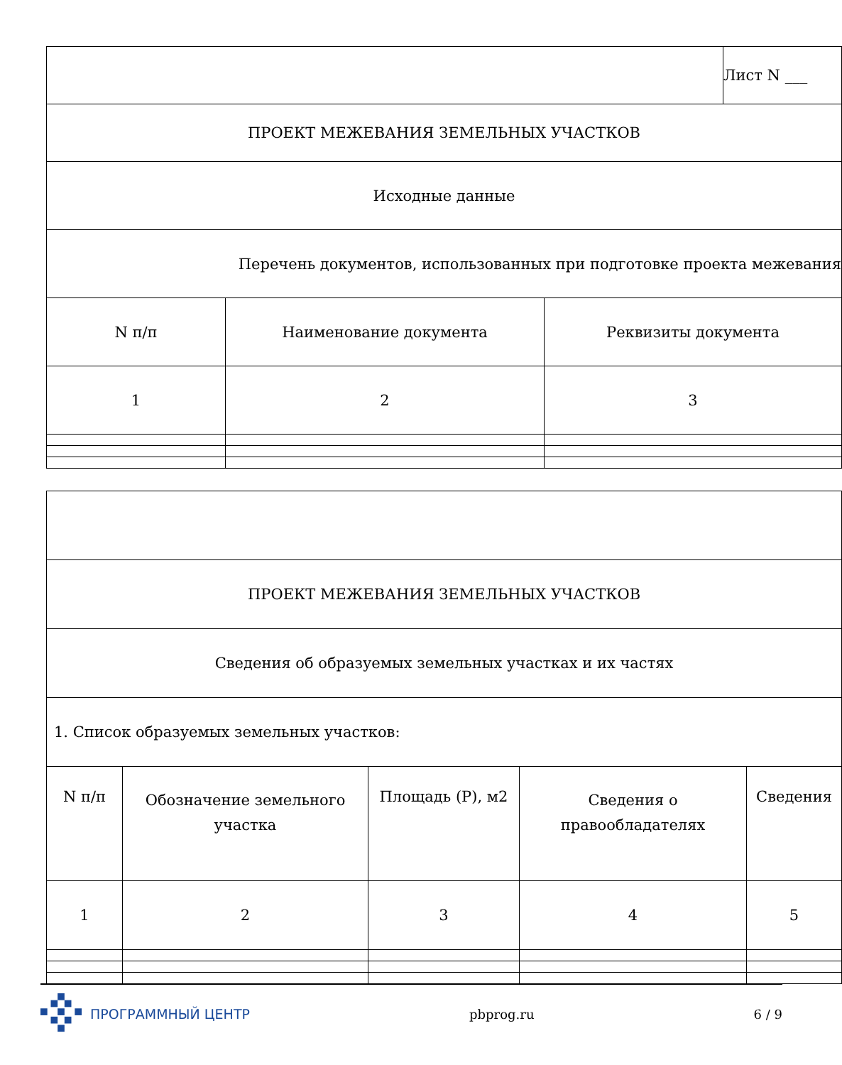| | | | Лист N ___ |
| ПРОЕКТ МЕЖЕВАНИЯ ЗЕМЕЛЬНЫХ УЧАСТКОВ | | | |
| Исходные данные | | | |
| Перечень документов, использованных при подготовке проекта межевания | | | |
| N п/п | Наименование документа | Реквизиты документа | |
| 1 | 2 | 3 | |
| ПРОЕКТ МЕЖЕВАНИЯ ЗЕМЕЛЬНЫХ УЧАСТКОВ | | | | |
| Сведения об образуемых земельных участках и их частях | | | | |
| 1. Список образуемых земельных участков: | | | | |
| N п/п | Обозначение земельного участка | Площадь (P), м2 | Сведения о правообладателях | Сведения |
| 1 | 2 | 3 | 4 | 5 |
ПРОГРАММНЫЙ ЦЕНТР pbprog.ru 6 / 9